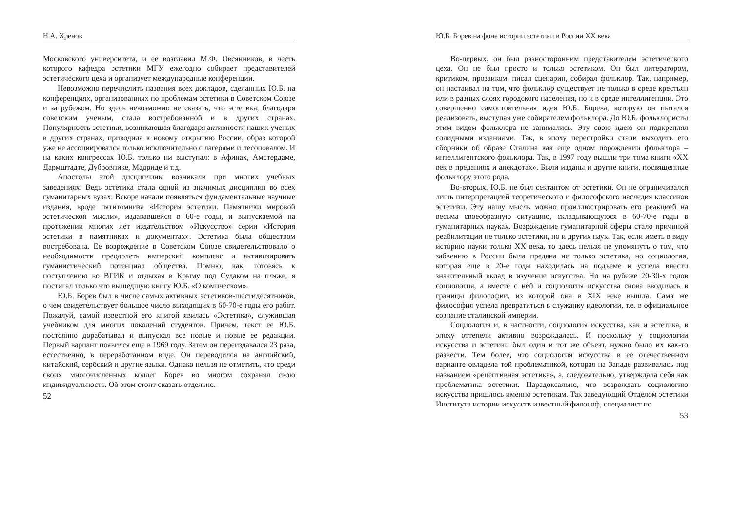Н.А. Хренов
Московского университета, и ее возглавил М.Ф. Овсянников, в честь которого кафедра эстетики МГУ ежегодно собирает представителей эстетического цеха и организует международные конференции.
Невозможно перечислить названия всех докладов, сделанных Ю.Б. на конференциях, организованных по проблемам эстетики в Советском Союзе и за рубежом. Но здесь невозможно не сказать, что эстетика, благодаря советским ученым, стала востребованной и в других странах. Популярность эстетики, возникающая благодаря активности наших ученых в других странах, приводила к новому открытию России, образ которой уже не ассоциировался только исключительно с лагерями и лесоповалом. И на каких конгрессах Ю.Б. только ни выступал: в Афинах, Амстердаме, Дармштадте, Дубровнике, Мадриде и т.д.
Апостолы этой дисциплины возникали при многих учебных заведениях. Ведь эстетика стала одной из значимых дисциплин во всех гуманитарных вузах. Вскоре начали появляться фундаментальные научные издания, вроде пятитомника «История эстетики. Памятники мировой эстетической мысли», издававшейся в 60-е годы, и выпускаемой на протяжении многих лет издательством «Искусство» серии «История эстетики в памятниках и документах». Эстетика была обществом востребована. Ее возрождение в Советском Союзе свидетельствовало о необходимости преодолеть имперский комплекс и активизировать гуманистический потенциал общества. Помню, как, готовясь к поступлению во ВГИК и отдыхая в Крыму под Судаком на пляже, я постигал только что вышедшую книгу Ю.Б. «О комическом».
Ю.Б. Борев был в числе самых активных эстетиков-шестидесятников, о чем свидетельствует большое число выходящих в 60-70-е годы его работ. Пожалуй, самой известной его книгой явилась «Эстетика», служившая учебником для многих поколений студентов. Причем, текст ее Ю.Б. постоянно дорабатывал и выпускал все новые и новые ее редакции. Первый вариант появился еще в 1969 году. Затем он переиздавался 23 раза, естественно, в переработанном виде. Он переводился на английский, китайский, сербский и другие языки. Однако нельзя не отметить, что среди своих многочисленных коллег Борев во многом сохранял свою индивидуальность. Об этом стоит сказать отдельно.
52
Ю.Б. Борев на фоне истории эстетики в России XX века
Во-первых, он был разносторонним представителем эстетического цеха. Он не был просто и только эстетиком. Он был литератором, критиком, прозаиком, писал сценарии, собирал фольклор. Так, например, он настаивал на том, что фольклор существует не только в среде крестьян или в разных слоях городского населения, но и в среде интеллигенции. Это совершенно самостоятельная идея Ю.Б. Борева, которую он пытался реализовать, выступая уже собирателем фольклора. До Ю.Б. фольклористы этим видом фольклора не занимались. Эту свою идею он подкреплял солидными изданиями. Так, в эпоху перестройки стали выходить его сборники об образе Сталина как еще одном порождении фольклора – интеллигентского фольклора. Так, в 1997 году вышли три тома книги «XX век в преданиях и анекдотах». Были изданы и другие книги, посвященные фольклору этого рода.
Во-вторых, Ю.Б. не был сектантом от эстетики. Он не ограничивался лишь интерпретацией теоретического и философского наследия классиков эстетики. Эту нашу мысль можно проиллюстрировать его реакцией на весьма своеобразную ситуацию, складывающуюся в 60-70-е годы в гуманитарных науках. Возрождение гуманитарной сферы стало причиной реабилитации не только эстетики, но и других наук. Так, если иметь в виду историю науки только XX века, то здесь нельзя не упомянуть о том, что забвению в России была предана не только эстетика, но социология, которая еще в 20-е годы находилась на подъеме и успела внести значительный вклад в изучение искусства. Но на рубеже 20-30-х годов социология, а вместе с ней и социология искусства снова вводилась в границы философии, из которой она в XIX веке вышла. Сама же философия успела превратиться в служанку идеологии, т.е. в официальное сознание сталинской империи.
Социология и, в частности, социология искусства, как и эстетика, в эпоху оттепели активно возрождалась. И поскольку у социологии искусства и эстетики был один и тот же объект, нужно было их как-то развести. Тем более, что социология искусства в ее отечественном варианте овладела той проблематикой, которая на Западе развивалась под названием «рецептивная эстетика», а, следовательно, утверждала себя как проблематика эстетики. Парадоксально, что возрождать социологию искусства пришлось именно эстетикам. Так заведующий Отделом эстетики Института истории искусств известный философ, специалист по
53